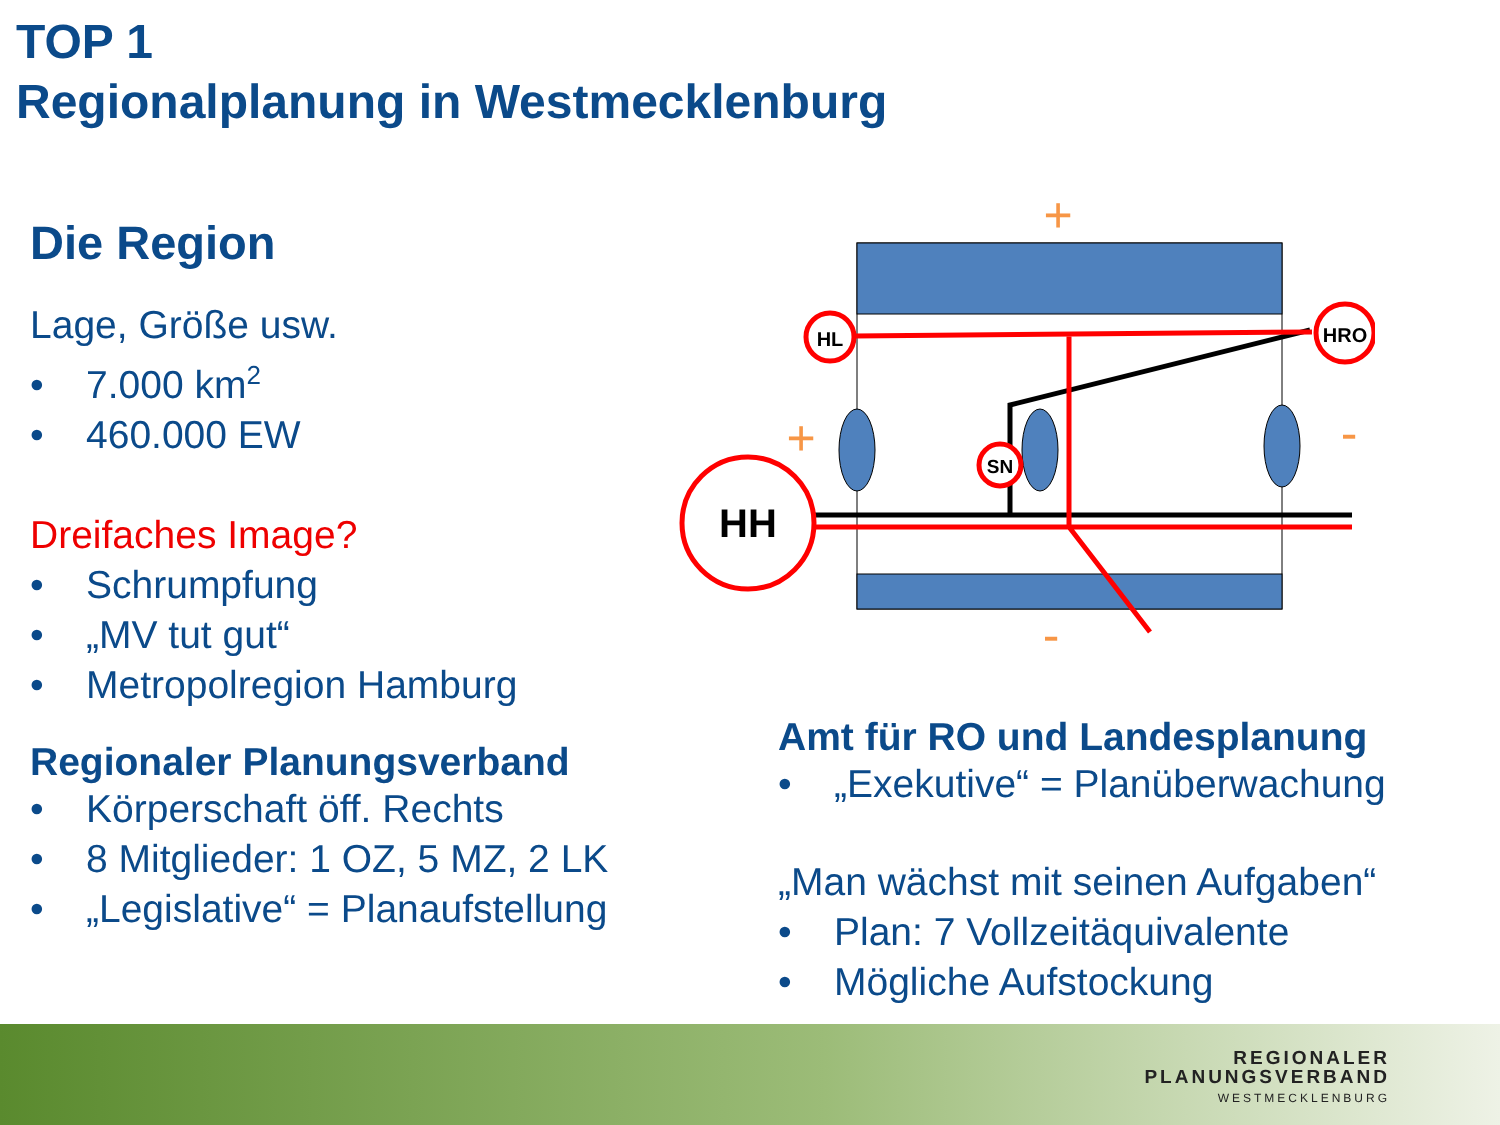TOP 1
Regionalplanung in Westmecklenburg
Die Region
Lage, Größe usw.
• 7.000 km<sup>2</sup>
• 460.000 EW
Dreifaches Image?
• Schrumpfung
• „MV tut gut“
• Metropolregion Hamburg
Regionaler Planungsverband
• Körperschaft öff. Rechts
• 8 Mitglieder: 1 OZ, 5 MZ, 2 LK
• „Legislative“ = Planaufstellung
HL
HRO
SN
HH
+
+
-
-
Amt für RO und Landesplanung
• „Exekutive“ = Planüberwachung
„Man wächst mit seinen Aufgaben“
• Plan: 7 Vollzeitäquivalente
• Mögliche Aufstockung
REGIONALER
PLANUNGSVERBAND
WESTMECKLENBURG